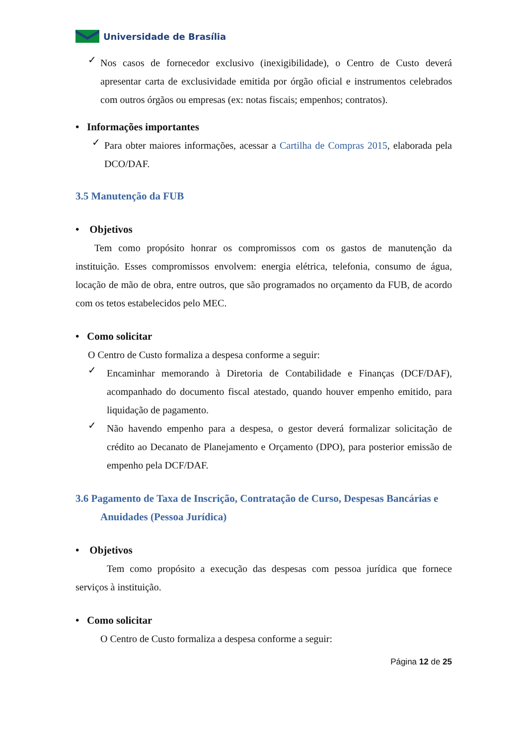Universidade de Brasília
✓
Nos casos de fornecedor exclusivo (inexigibilidade), o Centro de Custo deverá apresentar carta de exclusividade emitida por órgão oficial e instrumentos celebrados com outros órgãos ou empresas (ex: notas fiscais; empenhos; contratos).
• Informações importantes
✓
Para obter maiores informações, acessar a Cartilha de Compras 2015, elaborada pela DCO/DAF.
3.5 Manutenção da FUB
• Objetivos
Tem como propósito honrar os compromissos com os gastos de manutenção da instituição. Esses compromissos envolvem: energia elétrica, telefonia, consumo de água, locação de mão de obra, entre outros, que são programados no orçamento da FUB, de acordo com os tetos estabelecidos pelo MEC.
• Como solicitar
O Centro de Custo formaliza a despesa conforme a seguir:
✓
Encaminhar memorando à Diretoria de Contabilidade e Finanças (DCF/DAF), acompanhado do documento fiscal atestado, quando houver empenho emitido, para liquidação de pagamento.
✓
Não havendo empenho para a despesa, o gestor deverá formalizar solicitação de crédito ao Decanato de Planejamento e Orçamento (DPO), para posterior emissão de empenho pela DCF/DAF.
3.6 Pagamento de Taxa de Inscrição, Contratação de Curso, Despesas Bancárias e
Anuidades (Pessoa Jurídica)
• Objetivos
Tem como propósito a execução das despesas com pessoa jurídica que fornece serviços à instituição.
• Como solicitar
O Centro de Custo formaliza a despesa conforme a seguir:
Página 12 de 25